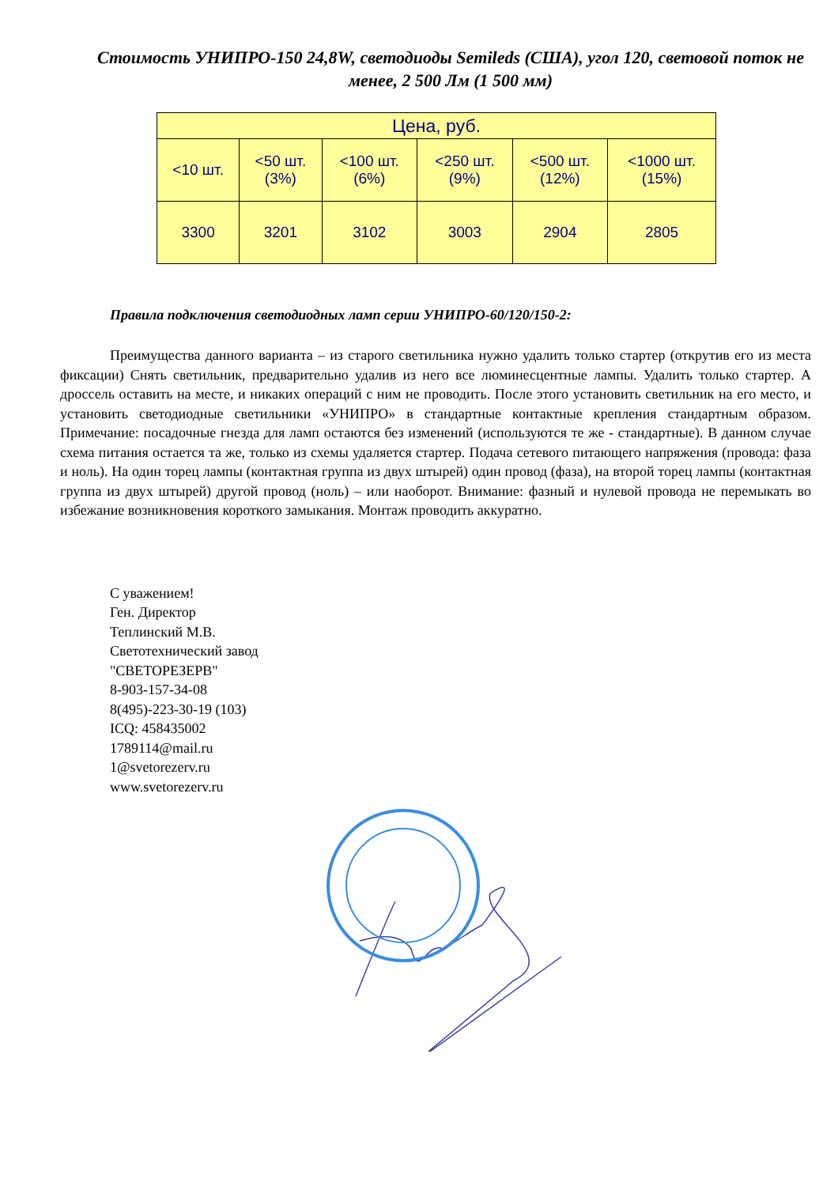Стоимость УНИПРО-150 24,8W, светодиоды Semileds (США), угол 120, световой поток не менее, 2 500 Лм (1 500 мм)
| Цена, руб. | | | | | |
| --- | --- | --- | --- | --- | --- |
| <10 шт. | <50 шт. (3%) | <100 шт. (6%) | <250 шт. (9%) | <500 шт. (12%) | <1000 шт. (15%) |
| 3300 | 3201 | 3102 | 3003 | 2904 | 2805 |
Правила подключения светодиодных ламп серии УНИПРО-60/120/150-2:
Преимущества данного варианта – из старого светильника нужно удалить только стартер (открутив его из места фиксации) Снять светильник, предварительно удалив из него все люминесцентные лампы. Удалить только стартер. А дроссель оставить на месте, и никаких операций с ним не проводить. После этого установить светильник на его место, и установить светодиодные светильники «УНИПРО» в стандартные контактные крепления стандартным образом. Примечание: посадочные гнезда для ламп остаются без изменений (используются те же - стандартные). В данном случае схема питания остается та же, только из схемы удаляется стартер. Подача сетевого питающего напряжения (провода: фаза и ноль). На один торец лампы (контактная группа из двух штырей) один провод (фаза), на второй торец лампы (контактная группа из двух штырей) другой провод (ноль) – или наоборот. Внимание: фазный и нулевой провода не перемыкать во избежание возникновения короткого замыкания. Монтаж проводить аккуратно.
С уважением!
Ген. Директор
Теплинский М.В.
Светотехнический завод
"СВЕТОРЕЗЕРВ"
8-903-157-34-08
8(495)-223-30-19 (103)
ICQ: 458435002
1789114@mail.ru
1@svetorezerv.ru
www.svetorezerv.ru